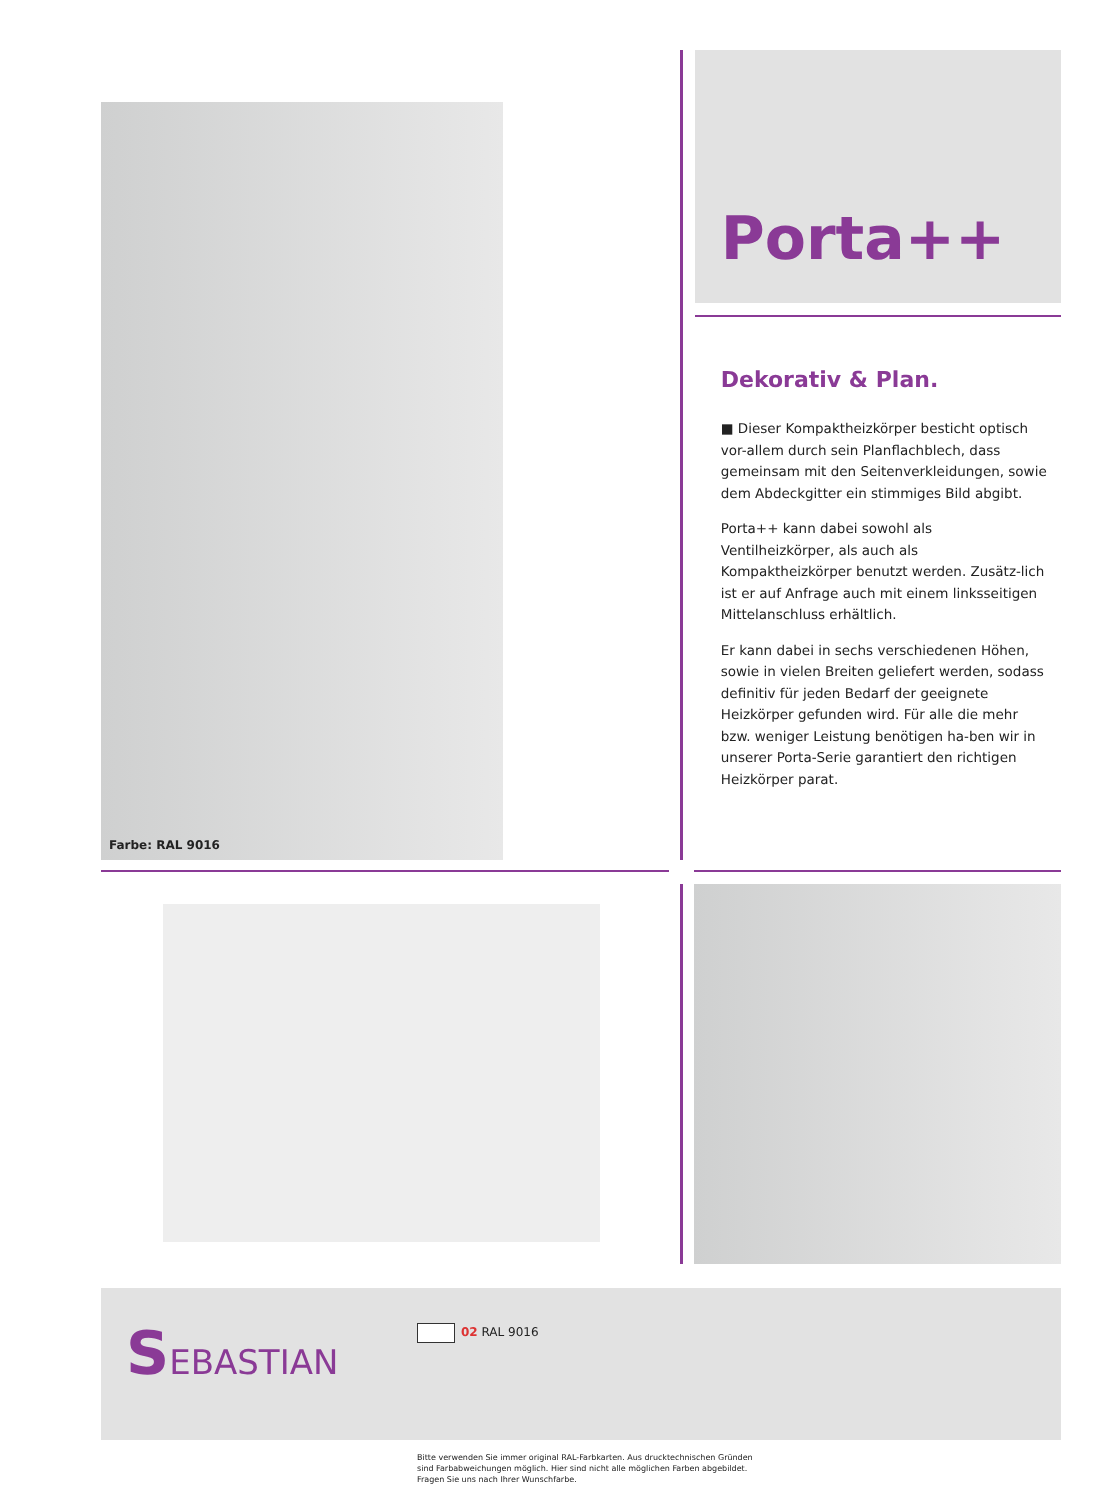Farbe: RAL 9016
Porta++
Dekorativ & Plan.
■ Dieser Kompaktheizkörper besticht optisch vor-allem durch sein Planflachblech, dass gemeinsam mit den Seitenverkleidungen, sowie dem Abdeckgitter ein stimmiges Bild abgibt.
Porta++ kann dabei sowohl als Ventilheizkörper, als auch als Kompaktheizkörper benutzt werden. Zusätz-lich ist er auf Anfrage auch mit einem linksseitigen Mittelanschluss erhältlich.
Er kann dabei in sechs verschiedenen Höhen, sowie in vielen Breiten geliefert werden, sodass definitiv für jeden Bedarf der geeignete Heizkörper gefunden wird. Für alle die mehr bzw. weniger Leistung benötigen ha-ben wir in unserer Porta-Serie garantiert den richtigen Heizkörper parat.
SEBASTIAN 02 RAL 9016
Bitte verwenden Sie immer original RAL-Farbkarten. Aus drucktechnischen Gründen
sind Farbabweichungen möglich. Hier sind nicht alle möglichen Farben abgebildet.
Fragen Sie uns nach Ihrer Wunschfarbe.